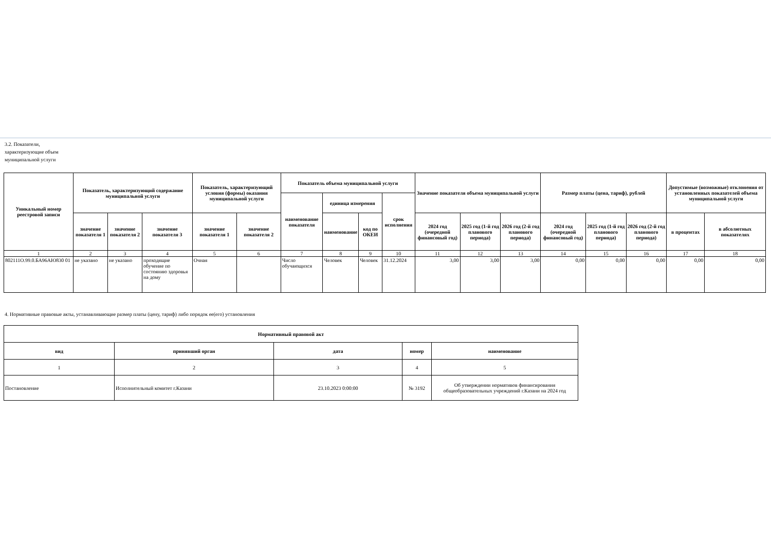3.2. Показатели, характеризующие объем муниципальной услуги
| Уникальный номер реестровой записи | Показатель, характеризующий содержание муниципальной услуги | | | Показатель, характеризующий условия (формы) оказания муниципальной услуги | | Показатель объема муниципальной услуги | | | | Значение показателя объема муниципальной услуги | | | Размер платы (цена, тариф), рублей | | | Допустимые (возможные) отклонения от установленных показателей объема муниципальной услуги | |
| --- | --- | --- | --- | --- | --- | --- | --- | --- | --- | --- | --- | --- | --- | --- | --- | --- | --- |
| | | | | | | наименование показателя | единица измерения | | срок исполнения | | | | | | | | |
| | значение показателя 1 | значение показателя 2 | значение показателя 3 | значение показателя 1 | значение показателя 2 | | наименование | код по ОКЕИ | | 2024 год (очередной финансовый год) | 2025 год (1-й год планового периода) | 2026 год (2-й год планового периода) | 2024 год (очередной финансовый год) | 2025 год (1-й год планового периода) | 2026 год (2-й год планового периода) | в процентах | в абсолютных показателях |
| 1 | 2 | 3 | 4 | 5 | 6 | 7 | 8 | 9 | 10 | 11 | 12 | 13 | 14 | 15 | 16 | 17 | 18 |
| 802111О.99.0.БА96АЮ830 01 | не указано | не указано | проходящие обучение по состоянию здоровья на дому | Очная | | Число обучающихся | Человек | Человек | 31.12.2024 | 3,00 | 3,00 | 3,00 | 0,00 | 0,00 | 0,00 | 0,00 | 0,00 |
4. Нормативные правовые акты, устанавливающие размер платы (цену, тариф) либо порядок ее(его) установления
| Нормативный правовой акт | | | | |
| --- | --- | --- | --- | --- |
| вид | принявший орган | дата | номер | наименование |
| 1 | 2 | 3 | 4 | 5 |
| Постановление | Исполнительный комитет г.Казани | 23.10.2023 0:00:00 | № 3192 | Об утверждении нормативов финансирования общеобразовательных учреждений г.Казани на 2024 год |